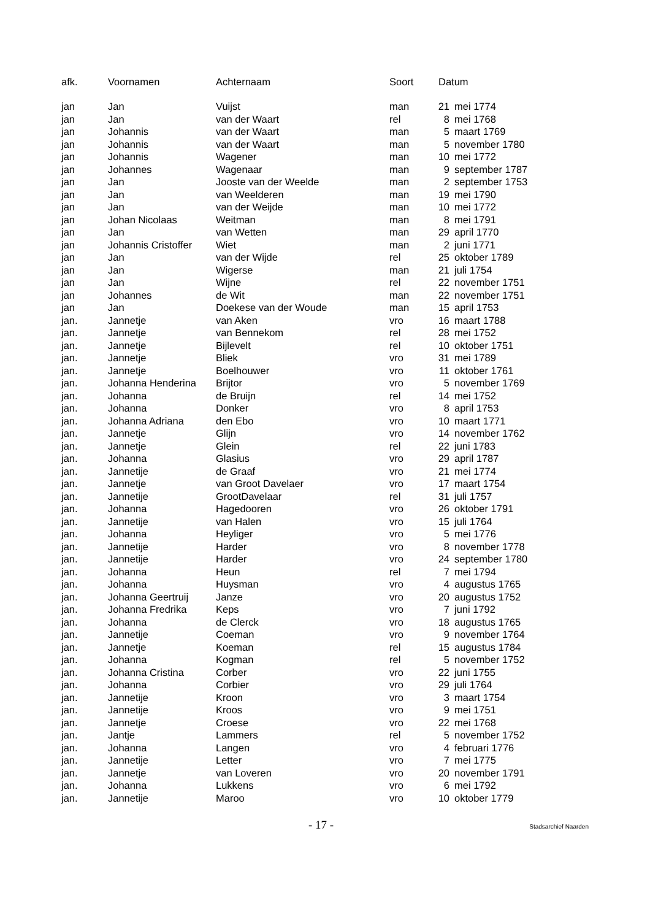| afk. | Voornamen | Achternaam | Soort | Datum | |
| --- | --- | --- | --- | --- | --- |
| jan | Jan | Vuijst | man | 21 | mei 1774 |
| jan | Jan | van der Waart | rel | 8 | mei 1768 |
| jan | Johannis | van der Waart | man | 5 | maart 1769 |
| jan | Johannis | van der Waart | man | 5 | november 1780 |
| jan | Johannis | Wagener | man | 10 | mei 1772 |
| jan | Johannes | Wagenaar | man | 9 | september 1787 |
| jan | Jan | Jooste van der Weelde | man | 2 | september 1753 |
| jan | Jan | van Weelderen | man | 19 | mei 1790 |
| jan | Jan | van der Weijde | man | 10 | mei 1772 |
| jan | Johan Nicolaas | Weitman | man | 8 | mei 1791 |
| jan | Jan | van Wetten | man | 29 | april 1770 |
| jan | Johannis Cristoffer | Wiet | man | 2 | juni 1771 |
| jan | Jan | van der Wijde | rel | 25 | oktober 1789 |
| jan | Jan | Wigerse | man | 21 | juli 1754 |
| jan | Jan | Wijne | rel | 22 | november 1751 |
| jan | Johannes | de Wit | man | 22 | november 1751 |
| jan | Jan | Doekese van der Woude | man | 15 | april 1753 |
| jan. | Jannetje | van Aken | vro | 16 | maart 1788 |
| jan. | Jannetje | van Bennekom | rel | 28 | mei 1752 |
| jan. | Jannetje | Bijlevelt | rel | 10 | oktober 1751 |
| jan. | Jannetje | Bliek | vro | 31 | mei 1789 |
| jan. | Jannetje | Boelhouwer | vro | 11 | oktober 1761 |
| jan. | Johanna Henderina | Brijtor | vro | 5 | november 1769 |
| jan. | Johanna | de Bruijn | rel | 14 | mei 1752 |
| jan. | Johanna | Donker | vro | 8 | april 1753 |
| jan. | Johanna Adriana | den Ebo | vro | 10 | maart 1771 |
| jan. | Jannetje | Glijn | vro | 14 | november 1762 |
| jan. | Jannetje | Glein | rel | 22 | juni 1783 |
| jan. | Johanna | Glasius | vro | 29 | april 1787 |
| jan. | Jannetije | de Graaf | vro | 21 | mei 1774 |
| jan. | Jannetje | van Groot Davelaer | vro | 17 | maart 1754 |
| jan. | Jannetije | GrootDavelaar | rel | 31 | juli 1757 |
| jan. | Johanna | Hagedooren | vro | 26 | oktober 1791 |
| jan. | Jannetije | van Halen | vro | 15 | juli 1764 |
| jan. | Johanna | Heyliger | vro | 5 | mei 1776 |
| jan. | Jannetije | Harder | vro | 8 | november 1778 |
| jan. | Jannetije | Harder | vro | 24 | september 1780 |
| jan. | Johanna | Heun | rel | 7 | mei 1794 |
| jan. | Johanna | Huysman | vro | 4 | augustus 1765 |
| jan. | Johanna Geertruij | Janze | vro | 20 | augustus 1752 |
| jan. | Johanna Fredrika | Keps | vro | 7 | juni 1792 |
| jan. | Johanna | de Clerck | vro | 18 | augustus 1765 |
| jan. | Jannetije | Coeman | vro | 9 | november 1764 |
| jan. | Jannetje | Koeman | rel | 15 | augustus 1784 |
| jan. | Johanna | Kogman | rel | 5 | november 1752 |
| jan. | Johanna Cristina | Corber | vro | 22 | juni 1755 |
| jan. | Johanna | Corbier | vro | 29 | juli 1764 |
| jan. | Jannetije | Kroon | vro | 3 | maart 1754 |
| jan. | Jannetije | Kroos | vro | 9 | mei 1751 |
| jan. | Jannetje | Croese | vro | 22 | mei 1768 |
| jan. | Jantje | Lammers | rel | 5 | november 1752 |
| jan. | Johanna | Langen | vro | 4 | februari 1776 |
| jan. | Jannetije | Letter | vro | 7 | mei 1775 |
| jan. | Jannetje | van Loveren | vro | 20 | november 1791 |
| jan. | Johanna | Lukkens | vro | 6 | mei 1792 |
| jan. | Jannetije | Maroo | vro | 10 | oktober 1779 |
- 17 - Stadsarchief Naarden